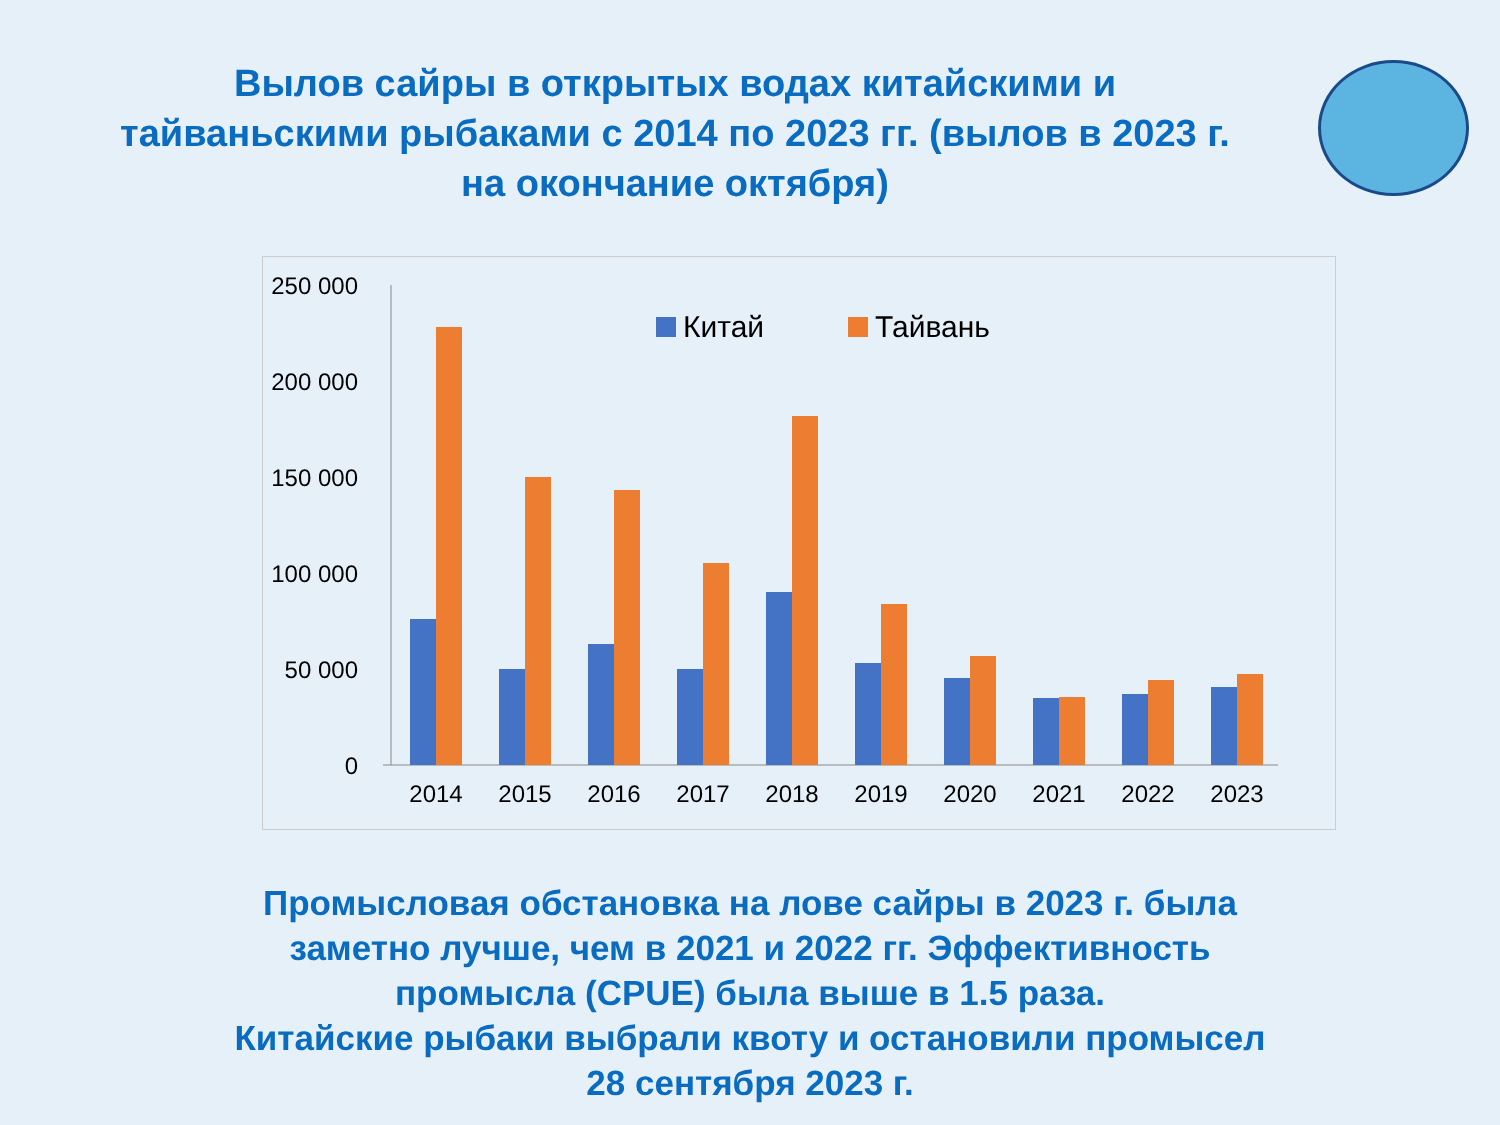Вылов сайры в открытых водах китайскими и тайваньскими рыбаками с 2014 по 2023 гг. (вылов в 2023 г. на окончание октября)
250 000
200 000
150 000
100 000
50 000
0
Китай
Тайвань
2014
2015
2016
2017
2018
2019
2020
2021
2022
2023
Промысловая обстановка на лове сайры в 2023 г. была
заметно лучше, чем в 2021 и 2022 гг. Эффективность
промысла (CPUE) была выше в 1.5 раза.
Китайские рыбаки выбрали квоту и остановили промысел
28 сентября 2023 г.